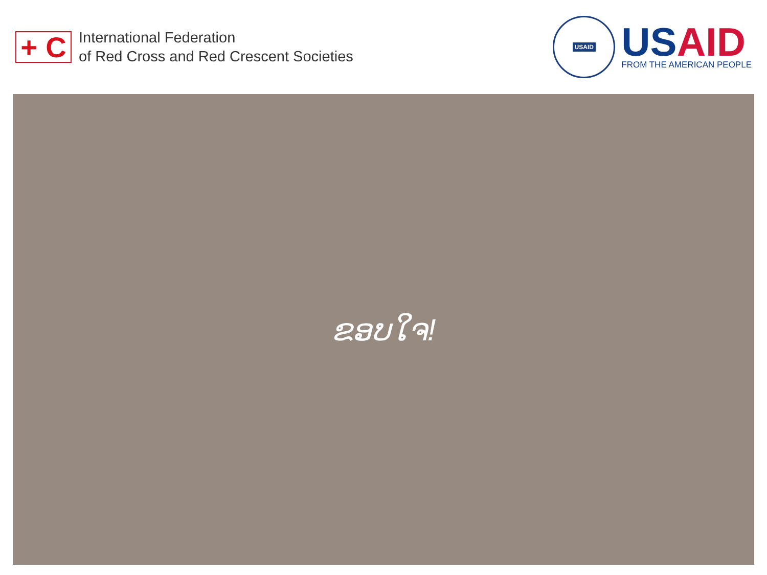+ C
International Federation
of Red Cross and Red Crescent Societies
USAID
USAID
FROM THE AMERICAN PEOPLE
ຂອບໃຈ!